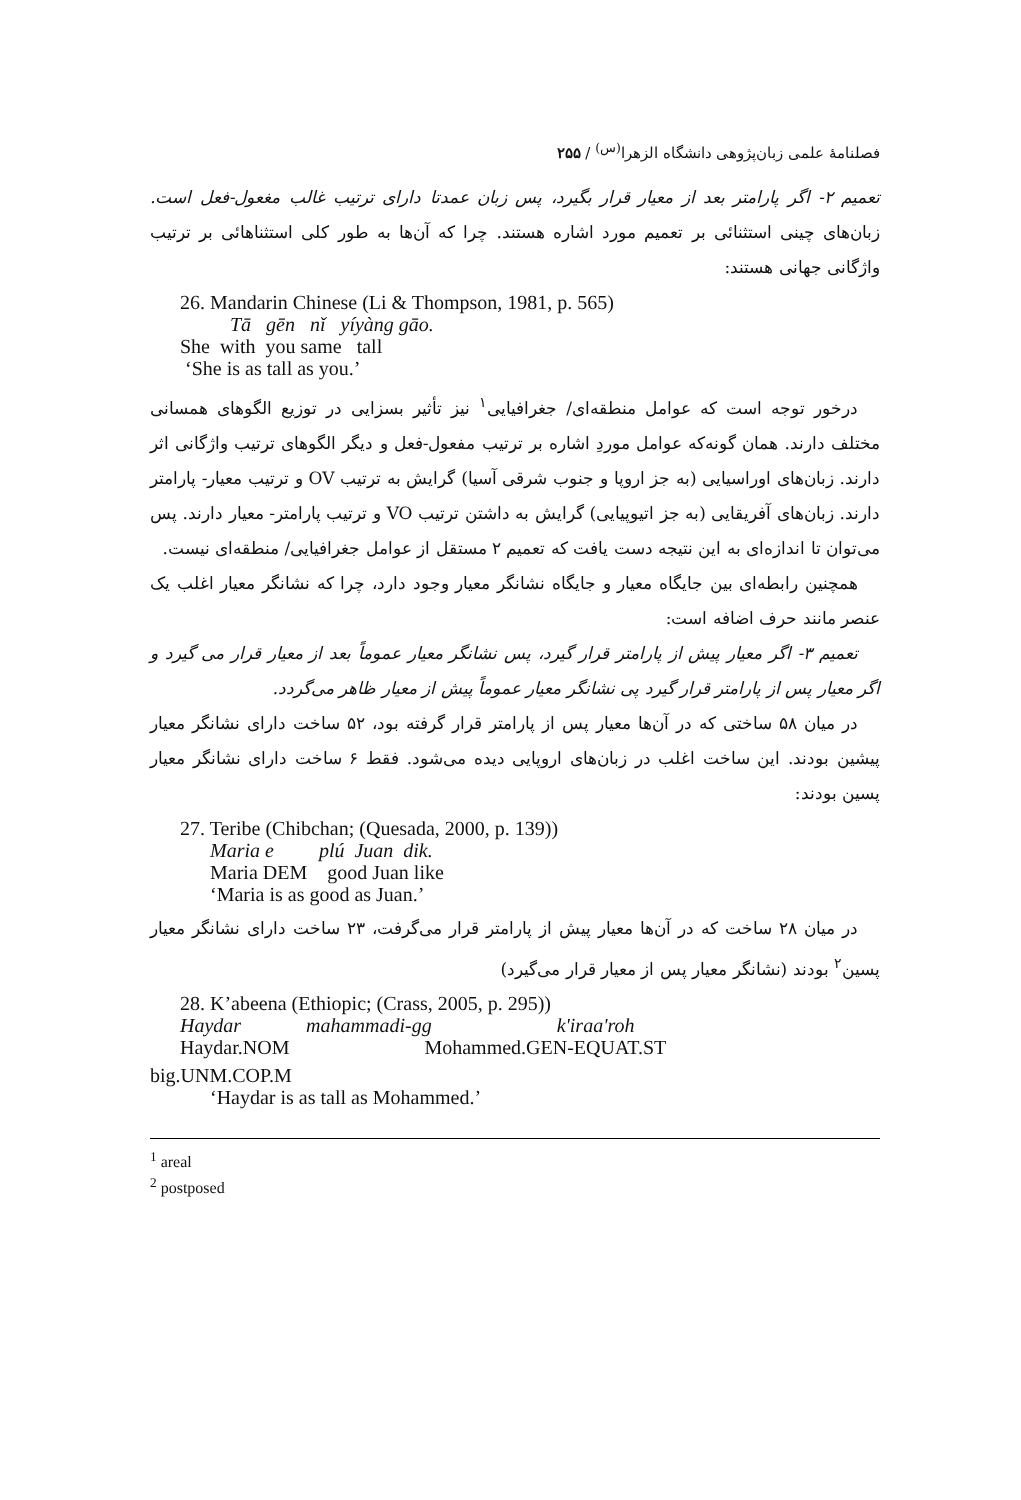فصلنامهٔ علمی زبان‌پژوهی دانشگاه الزهرا<sup>(س)</sup> / ۲۵۵
تعمیم ۲- اگر پارامتر بعد از معیار قرار بگیرد، پس زبان عمدتا دارای ترتیب غالب مغعول-فعل است. زبان‌های چینی استثنائی بر تعمیم مورد اشاره هستند. چرا که آن‌ها به طور کلی استثناهائی بر ترتیب واژگانی جهانی هستند:
26. Mandarin Chinese (Li & Thompson, 1981, p. 565)
Tā gēn nǐ yíyàng gāo.
She with you same tall
‘She is as tall as you.’
درخور توجه است که عوامل منطقه‌ای/ جغرافیایی<sup>۱</sup> نیز تأثیر بسزایی در توزیع الگوهای همسانی مختلف دارند. همان گونه‌که عوامل موردِ اشاره بر ترتیب مفعول-فعل و دیگر الگوهای ترتیب واژگانی اثر دارند. زبان‌های اوراسیایی (به جز اروپا و جنوب شرقی آسیا) گرایش به ترتیب OV و ترتیب معیار- پارامتر دارند. زبان‌های آفریقایی (به جز اتیوپیایی) گرایش به داشتن ترتیب VO و ترتیب پارامتر- معیار دارند. پس می‌توان تا اندازه‌ای به این نتیجه دست یافت که تعمیم ۲ مستقل از عوامل جغرافیایی/ منطقه‌ای نیست.
همچنین رابطه‌ای بین جایگاه معیار و جایگاه نشانگر معیار وجود دارد، چرا که نشانگر معیار اغلب یک عنصر مانند حرف اضافه است:
تعمیم ۳- اگر معیار پیش از پارامتر قرار گیرد، پس نشانگر معیار عموماً بعد از معیار قرار می گیرد و اگر معیار پس از پارامتر قرار گیرد پی نشانگر معیار عموماً پیش از معیار ظاهر می‌گردد.
در میان ۵۸ ساختی که در آن‌ها معیار پس از پارامتر قرار گرفته بود، ۵۲ ساخت دارای نشانگر معیار پیشین بودند. این ساخت اغلب در زبان‌های اروپایی دیده می‌شود. فقط ۶ ساخت دارای نشانگر معیار پسین بودند:
27. Teribe (Chibchan; (Quesada, 2000, p. 139))
Maria e plú Juan dik.
Maria DEM good Juan like
‘Maria is as good as Juan.’
در میان ۲۸ ساخت که در آن‌ها معیار پیش از پارامتر قرار می‌گرفت، ۲۳ ساخت دارای نشانگر معیار پسین<sup>۲</sup> بودند (نشانگر معیار پس از معیار قرار می‌گیرد)
28. K’abeena (Ethiopic; (Crass, 2005, p. 295))
Haydar mahammadi-gg k'iraa'roh
Haydar.NOM Mohammed.GEN-EQUAT.ST
big.UNM.COP.M
‘Haydar is as tall as Mohammed.’
<sup>1</sup> areal
<sup>2</sup> postposed